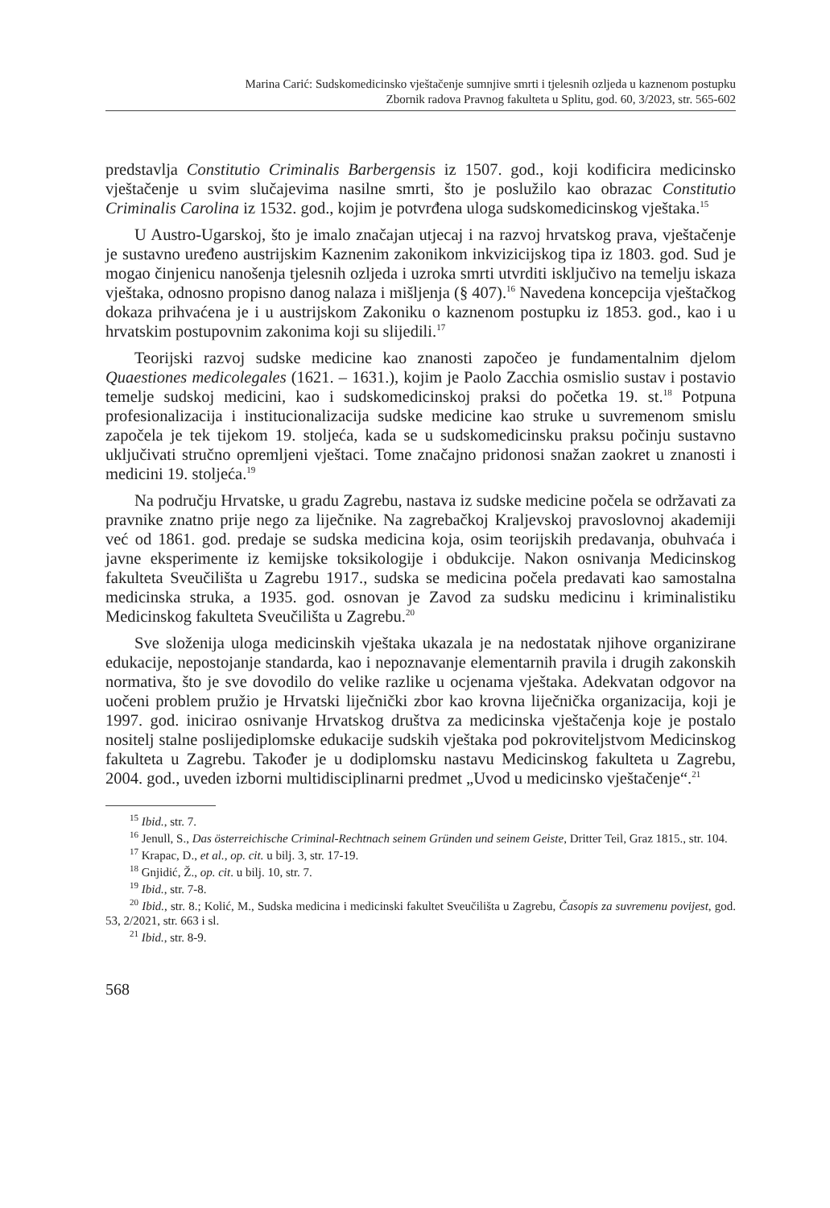Marina Carić: Sudskomedicinsko vještačenje sumnjive smrti i tjelesnih ozljeda u kaznenom postupku
Zbornik radova Pravnog fakulteta u Splitu, god. 60, 3/2023, str. 565-602
predstavlja Constitutio Criminalis Barbergensis iz 1507. god., koji kodificira medicinsko vještačenje u svim slučajevima nasilne smrti, što je poslužilo kao obrazac Constitutio Criminalis Carolina iz 1532. god., kojim je potvrđena uloga sudskomedicinskog vještaka.<sup>15</sup>
U Austro-Ugarskoj, što je imalo značajan utjecaj i na razvoj hrvatskog prava, vještačenje je sustavno uređeno austrijskim Kaznenim zakonikom inkvizicijskog tipa iz 1803. god. Sud je mogao činjenicu nanošenja tjelesnih ozljeda i uzroka smrti utvrditi isključivo na temelju iskaza vještaka, odnosno propisno danog nalaza i mišljenja (§ 407).<sup>16</sup> Navedena koncepcija vještačkog dokaza prihvaćena je i u austrijskom Zakoniku o kaznenom postupku iz 1853. god., kao i u hrvatskim postupovnim zakonima koji su slijedili.<sup>17</sup>
Teorijski razvoj sudske medicine kao znanosti započeo je fundamentalnim djelom Quaestiones medicolegales (1621. – 1631.), kojim je Paolo Zacchia osmislio sustav i postavio temelje sudskoj medicini, kao i sudskomedicinskoj praksi do početka 19. st.<sup>18</sup> Potpuna profesionalizacija i institucionalizacija sudske medicine kao struke u suvremenom smislu započela je tek tijekom 19. stoljeća, kada se u sudskomedicinsku praksu počinju sustavno uključivati stručno opremljeni vještaci. Tome značajno pridonosi snažan zaokret u znanosti i medicini 19. stoljeća.<sup>19</sup>
Na području Hrvatske, u gradu Zagrebu, nastava iz sudske medicine počela se održavati za pravnike znatno prije nego za liječnike. Na zagrebačkoj Kraljevskoj pravoslovnoj akademiji već od 1861. god. predaje se sudska medicina koja, osim teorijskih predavanja, obuhvaća i javne eksperimente iz kemijske toksikologije i obdukcije. Nakon osnivanja Medicinskog fakulteta Sveučilišta u Zagrebu 1917., sudska se medicina počela predavati kao samostalna medicinska struka, a 1935. god. osnovan je Zavod za sudsku medicinu i kriminalistiku Medicinskog fakulteta Sveučilišta u Zagrebu.<sup>20</sup>
Sve složenija uloga medicinskih vještaka ukazala je na nedostatak njihove organizirane edukacije, nepostojanje standarda, kao i nepoznavanje elementarnih pravila i drugih zakonskih normativa, što je sve dovodilo do velike razlike u ocjenama vještaka. Adekvatan odgovor na uočeni problem pružio je Hrvatski liječnički zbor kao krovna liječnička organizacija, koji je 1997. god. inicirao osnivanje Hrvatskog društva za medicinska vještačenja koje je postalo nositelj stalne poslijediplomske edukacije sudskih vještaka pod pokroviteljstvom Medicinskog fakulteta u Zagrebu. Također je u dodiplomsku nastavu Medicinskog fakulteta u Zagrebu, 2004. god., uveden izborni multidisciplinarni predmet „Uvod u medicinsko vještačenje“.<sup>21</sup>
<sup>15</sup> Ibid., str. 7.
<sup>16</sup> Jenull, S., Das österreichische Criminal-Rechtnach seinem Gründen und seinem Geiste, Dritter Teil, Graz 1815., str. 104.
<sup>17</sup> Krapac, D., et al., op. cit. u bilj. 3, str. 17-19.
<sup>18</sup> Gnjidić, Ž., op. cit. u bilj. 10, str. 7.
<sup>19</sup> Ibid., str. 7-8.
<sup>20</sup> Ibid., str. 8.; Kolić, M., Sudska medicina i medicinski fakultet Sveučilišta u Zagrebu, Časopis za suvremenu povijest, god. 53, 2/2021, str. 663 i sl.
<sup>21</sup> Ibid., str. 8-9.
568